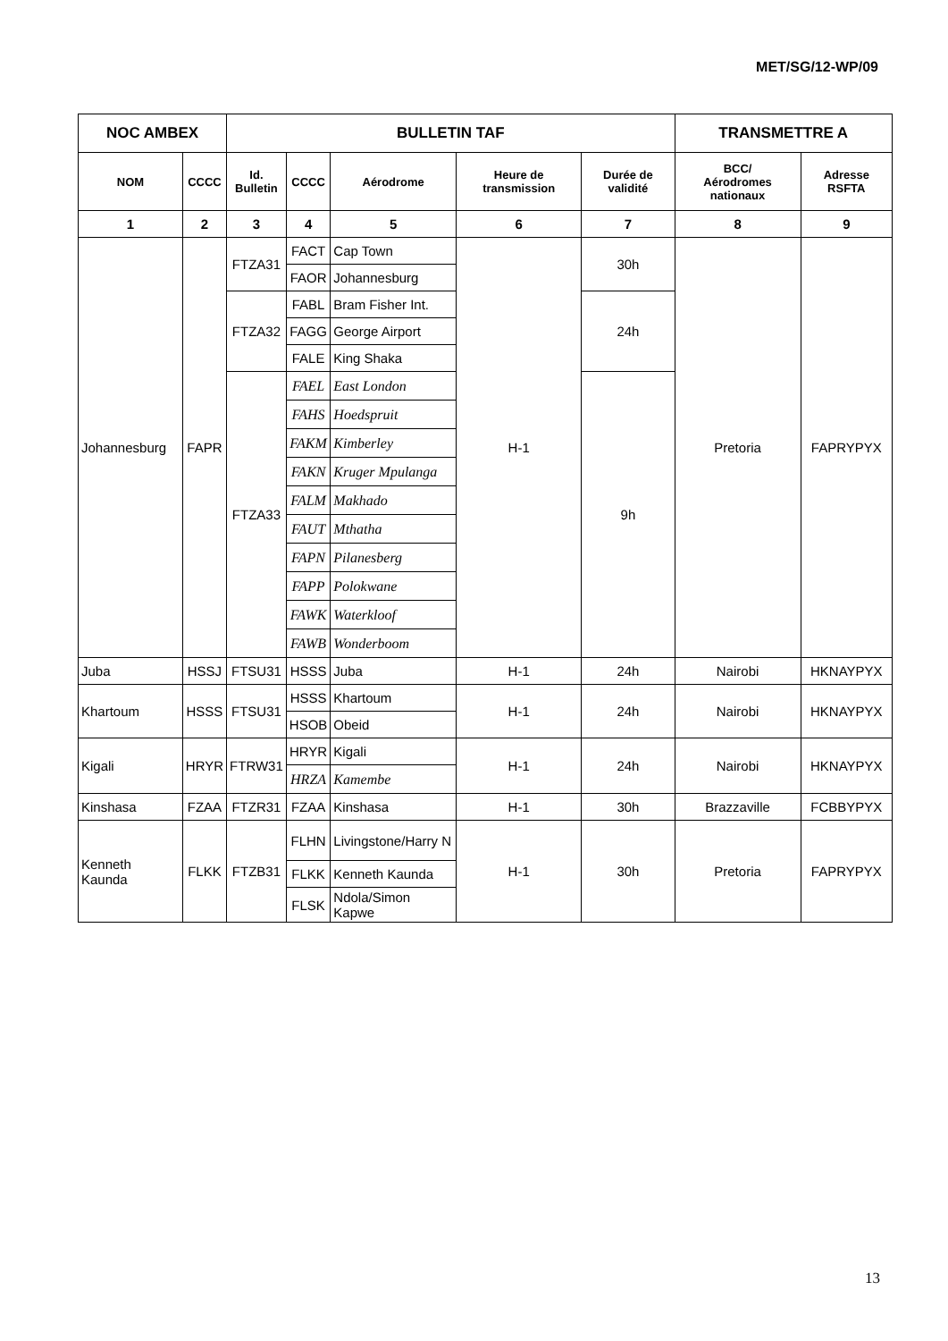MET/SG/12-WP/09
| NOC AMBEX | | BULLETIN TAF | | | | | TRANSMETTRE A | |
| --- | --- | --- | --- | --- | --- | --- | --- | --- |
| NOM | CCCC | Id. Bulletin | CCCC | Aérodrome | Heure de transmission | Durée de validité | BCC/ Aérodromes nationaux | Adresse RSFTA |
| 1 | 2 | 3 | 4 | 5 | 6 | 7 | 8 | 9 |
| Johannesburg | FAPR | FTZA31 | FACT | Cap Town | H-1 | 30h | Pretoria | FAPRYPYX |
| | | | FAOR | Johannesburg | | | | |
| | | FTZA32 | FABL | Bram Fisher Int. | | 24h | | |
| | | | FAGG | George Airport | | | | |
| | | | FALE | King Shaka | | | | |
| | | FTZA33 | FAEL | East London | | 9h | | |
| | | | FAHS | Hoedspruit | | | | |
| | | | FAKM | Kimberley | | | | |
| | | | FAKN | Kruger Mpulanga | | | | |
| | | | FALM | Makhado | | | | |
| | | | FAUT | Mthatha | | | | |
| | | | FAPN | Pilanesberg | | | | |
| | | | FAPP | Polokwane | | | | |
| | | | FAWK | Waterkloof | | | | |
| | | | FAWB | Wonderboom | | | | |
| Juba | HSSJ | FTSU31 | HSSS | Juba | H-1 | 24h | Nairobi | HKNAYPYX |
| Khartoum | HSSS | FTSU31 | HSSS | Khartoum | H-1 | 24h | Nairobi | HKNAYPYX |
| | | | HSOB | Obeid | | | | |
| Kigali | HRYR | FTRW31 | HRYR | Kigali | H-1 | 24h | Nairobi | HKNAYPYX |
| | | | HRZA | Kamembe | | | | |
| Kinshasa | FZAA | FTZR31 | FZAA | Kinshasa | H-1 | 30h | Brazzaville | FCBBYPYX |
| Kenneth Kaunda | FLKK | FTZB31 | FLHN | Livingstone/Harry N | H-1 | 30h | Pretoria | FAPRYPYX |
| | | | FLKK | Kenneth Kaunda | | | | |
| | | | FLSK | Ndola/Simon Kapwe | | | | |
13